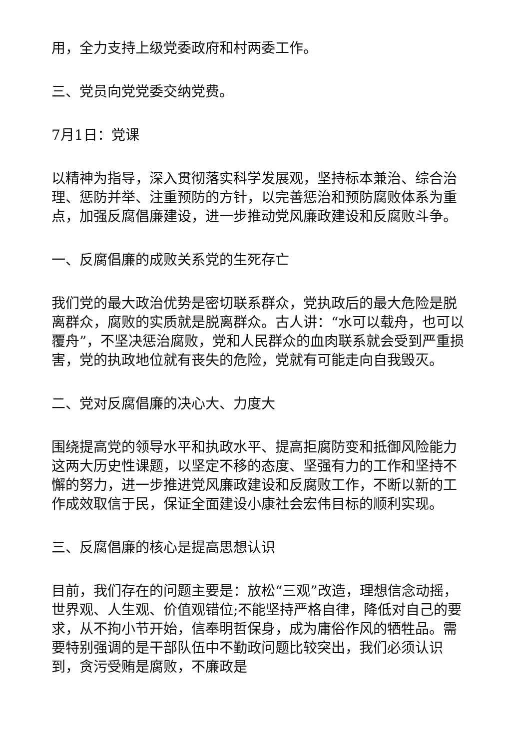用，全力支持上级党委政府和村两委工作。
三、党员向党党委交纳党费。
7月1日：党课
以精神为指导，深入贯彻落实科学发展观，坚持标本兼治、综合治理、惩防并举、注重预防的方针，以完善惩治和预防腐败体系为重点，加强反腐倡廉建设，进一步推动党风廉政建设和反腐败斗争。
一、反腐倡廉的成败关系党的生死存亡
我们党的最大政治优势是密切联系群众，党执政后的最大危险是脱离群众，腐败的实质就是脱离群众。古人讲：“水可以载舟，也可以覆舟”，不坚决惩治腐败，党和人民群众的血肉联系就会受到严重损害，党的执政地位就有丧失的危险，党就有可能走向自我毁灭。
二、党对反腐倡廉的决心大、力度大
围绕提高党的领导水平和执政水平、提高拒腐防变和抵御风险能力这两大历史性课题，以坚定不移的态度、坚强有力的工作和坚持不懈的努力，进一步推进党风廉政建设和反腐败工作，不断以新的工作成效取信于民，保证全面建设小康社会宏伟目标的顺利实现。
三、反腐倡廉的核心是提高思想认识
目前，我们存在的问题主要是：放松“三观”改造，理想信念动摇，世界观、人生观、价值观错位;不能坚持严格自律，降低对自己的要求，从不拘小节开始，信奉明哲保身，成为庸俗作风的牺牲品。需要特别强调的是干部队伍中不勤政问题比较突出，我们必须认识到，贪污受贿是腐败，不廉政是